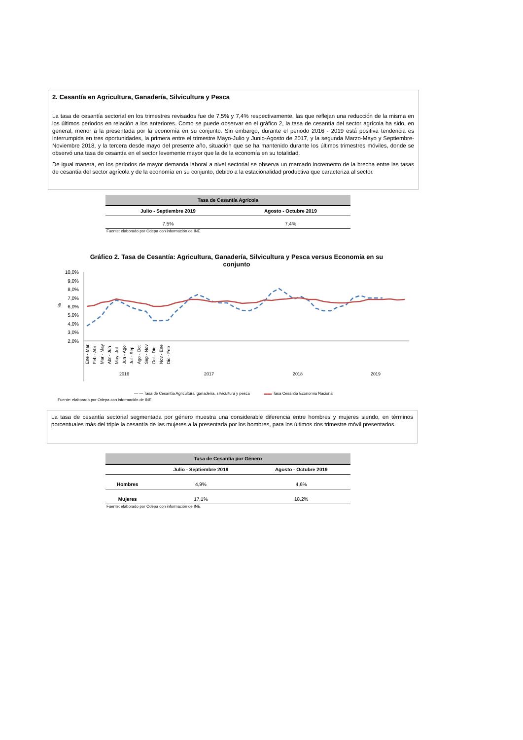2. Cesantía en Agricultura, Ganadería, Silvicultura y Pesca
La tasa de cesantía sectorial en los trimestres revisados fue de 7,5% y 7,4% respectivamente, las que reflejan una reducción de la misma en los últimos periodos en relación a los anteriores. Como se puede observar en el gráfico 2, la tasa de cesantía del sector agrícola ha sido, en general, menor a la presentada por la economía en su conjunto. Sin embargo, durante el periodo 2016 - 2019 está positiva tendencia es interrumpida en tres oportunidades, la primera entre el trimestre Mayo-Julio y Junio-Agosto de 2017, y la segunda Marzo-Mayo y Septiembre-Noviembre 2018, y la tercera desde mayo del presente año, situación que se ha mantenido durante los últimos trimestres móviles, donde se observó una tasa de cesantía en el sector levemente mayor que la de la economía en su totalidad.
De igual manera, en los periodos de mayor demanda laboral a nivel sectorial se observa un marcado incremento de la brecha entre las tasas de cesantía del sector agrícola y de la economía en su conjunto, debido a la estacionalidad productiva que caracteriza al sector.
| Tasa de Cesantía Agrícola | |
| --- | --- |
| Julio - Septiembre 2019 | Agosto - Octubre 2019 |
| 7,5% | 7,4% |
Fuente: elaborado por Odepa con información de INE.
Gráfico 2. Tasa de Cesantía: Agricultura, Ganadería, Silvicultura y Pesca versus Economía en su conjunto
10,0%
9,0%
8,0%
7,0%
6,0%
5,0%
4,0%
3,0%
2,0%
%
2016
2017
2018
2019
Ene - Mar
Feb - Abr
Mar - May
Abr - Jun
May -Jul
Jun - Ago
Jul - Sep
Ago - Oct
Sep - Nov
Oct - Dic
Nov - Ene
Dic - Feb
— — Tasa de Cesantía Agricultura, ganadería, silvicultura y pesca ▬▬ Tasa Cesantía Economía Nacional
Fuente: elaborado por Odepa con información de INE.
La tasa de cesantía sectorial segmentada por género muestra una considerable diferencia entre hombres y mujeres siendo, en términos porcentuales más del triple la cesantía de las mujeres a la presentada por los hombres, para los últimos dos trimestre móvil presentados.
| Tasa de Cesantía por Género | | |
| --- | --- | --- |
| | Julio - Septiembre 2019 | Agosto - Octubre 2019 |
| Hombres | 4,9% | 4,6% |
| Mujeres | 17,1% | 18,2% |
Fuente: elaborado por Odepa con información de INE.